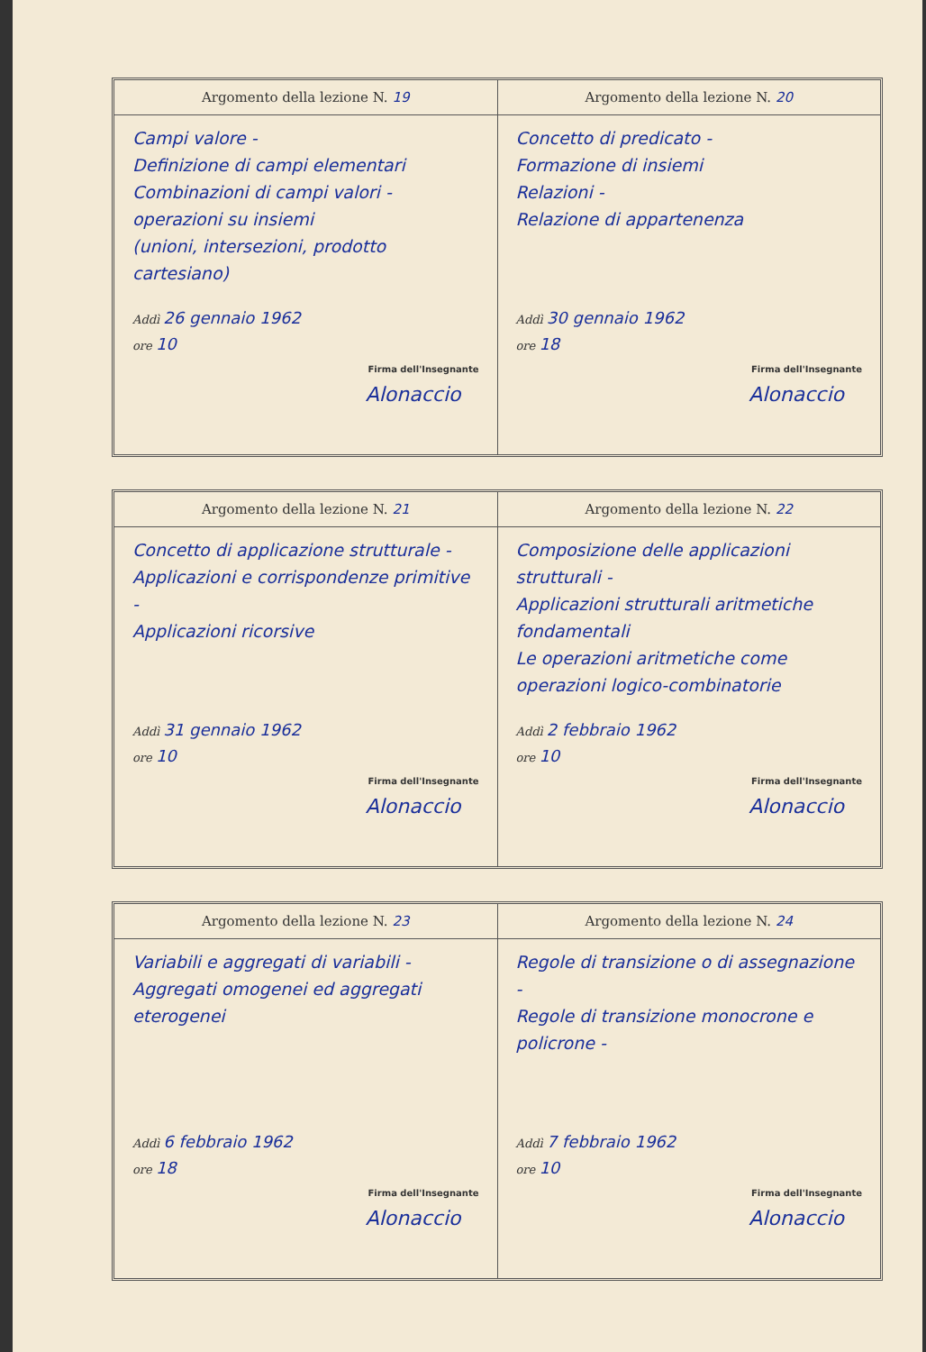Argomento della lezione N. 19
Campi valore -
Definizione di campi elementari
Combinazioni di campi valori -
operazioni su insiemi
(unioni, intersezioni, prodotto cartesiano)
Addì 26 gennaio 1962
ore 10
Firma dell'Insegnante
Alonaccio
Argomento della lezione N. 20
Concetto di predicato -
Formazione di insiemi
Relazioni -
Relazione di appartenenza
Addì 30 gennaio 1962
ore 18
Firma dell'Insegnante
Alonaccio
Argomento della lezione N. 21
Concetto di applicazione strutturale -
Applicazioni e corrispondenze primitive -
Applicazioni ricorsive
Addì 31 gennaio 1962
ore 10
Firma dell'Insegnante
Alonaccio
Argomento della lezione N. 22
Composizione delle applicazioni strutturali -
Applicazioni strutturali aritmetiche fondamentali
Le operazioni aritmetiche come operazioni logico-combinatorie
Addì 2 febbraio 1962
ore 10
Firma dell'Insegnante
Alonaccio
Argomento della lezione N. 23
Variabili e aggregati di variabili -
Aggregati omogenei ed aggregati eterogenei
Addì 6 febbraio 1962
ore 18
Firma dell'Insegnante
Alonaccio
Argomento della lezione N. 24
Regole di transizione o di assegnazione -
Regole di transizione monocrone e policrone -
Addì 7 febbraio 1962
ore 10
Firma dell'Insegnante
Alonaccio